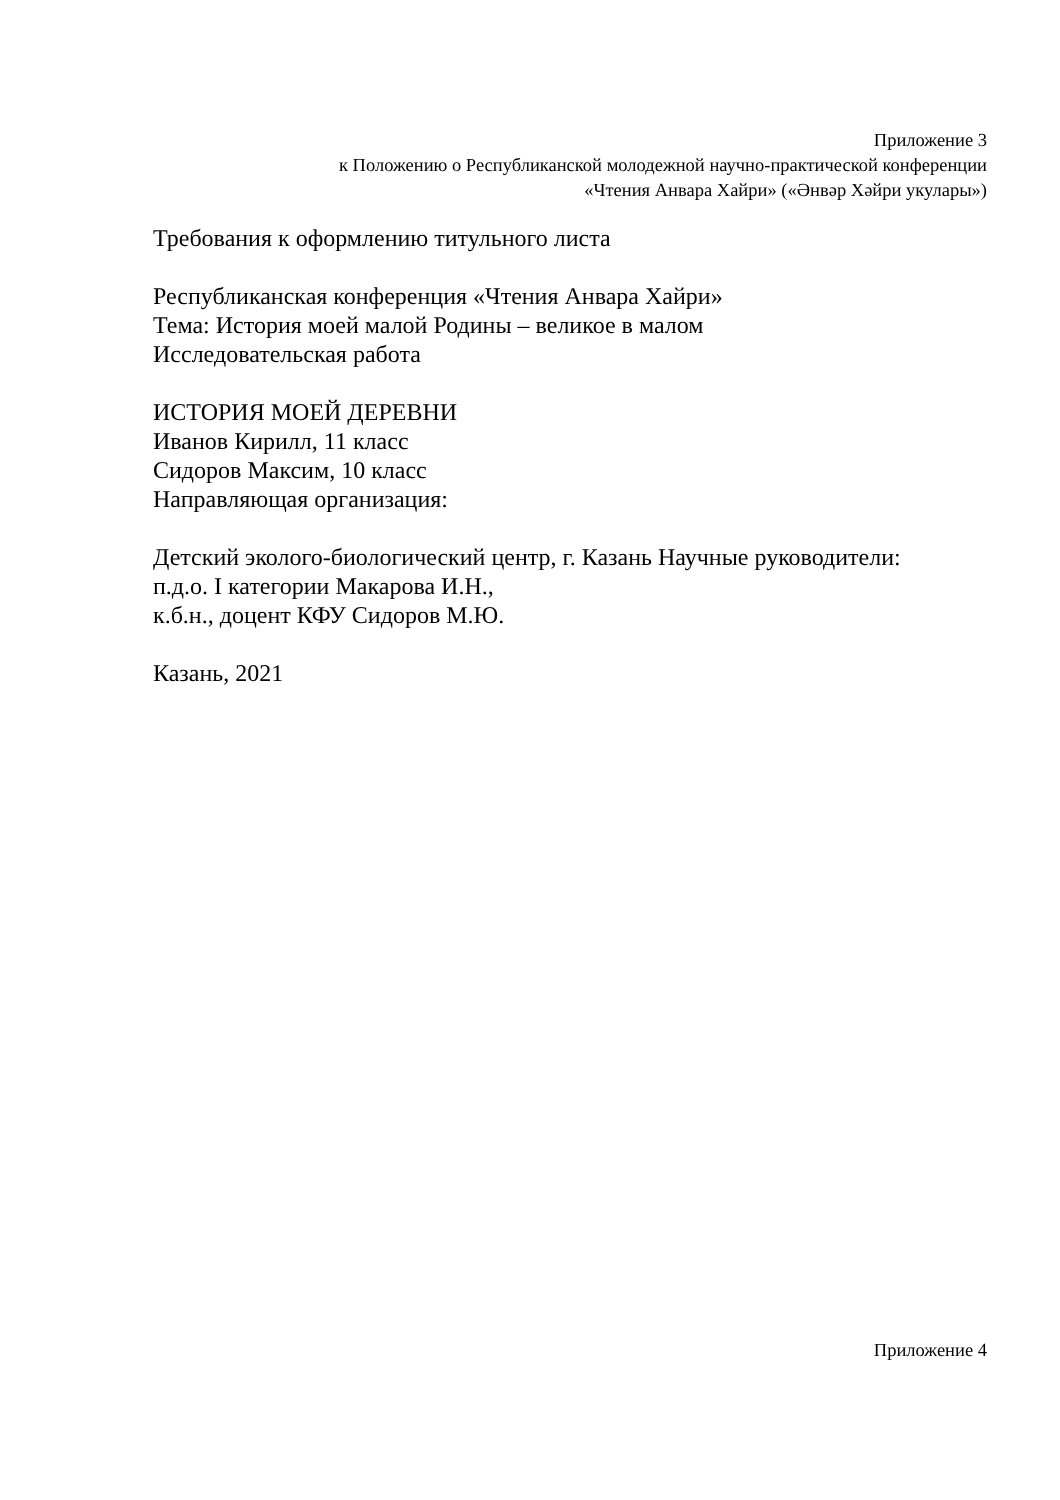Приложение 3
к Положению о Республиканской молодежной научно-практической конференции
«Чтения Анвара Хайри» («Әнвәр Хәйри укулары»)
Требования к оформлению титульного листа
Республиканская конференция «Чтения Анвара Хайри»
Тема: История моей малой Родины – великое в малом
Исследовательская работа
ИСТОРИЯ МОЕЙ ДЕРЕВНИ
Иванов Кирилл, 11 класс
Сидоров Максим, 10 класс
Направляющая организация:
Детский эколого-биологический центр, г. Казань Научные руководители:
п.д.о. I категории Макарова И.Н.,
к.б.н., доцент КФУ Сидоров М.Ю.
Казань, 2021
Приложение 4